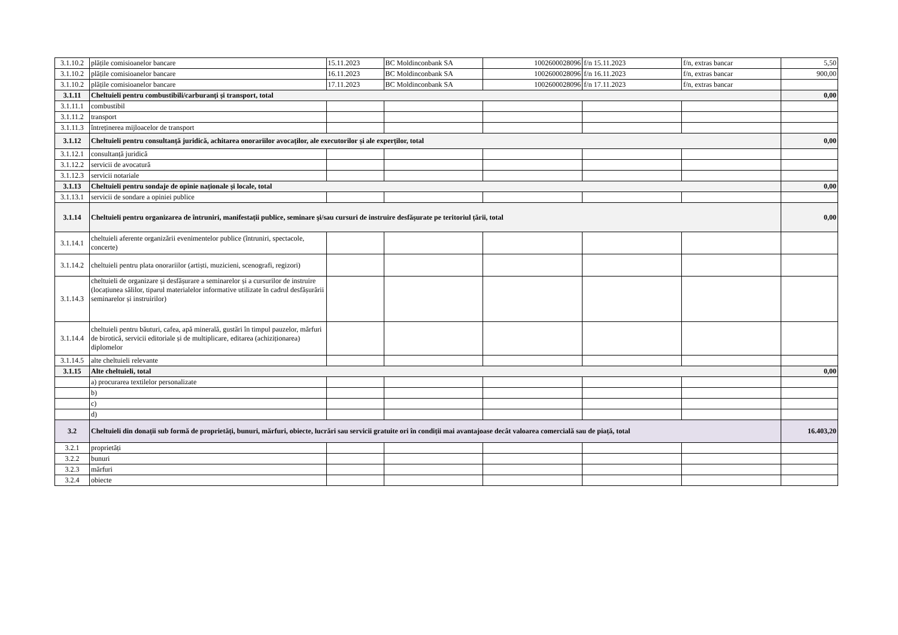| 3.1.10.2 | plățile comisioanelor bancare | 15.11.2023 | BC Moldinconbank SA | 1002600028096 | f/n 15.11.2023 | f/n, extras bancar | 5,50 |
| 3.1.10.2 | plățile comisioanelor bancare | 16.11.2023 | BC Moldinconbank SA | 1002600028096 | f/n 16.11.2023 | f/n, extras bancar | 900,00 |
| 3.1.10.2 | plățile comisioanelor bancare | 17.11.2023 | BC Moldinconbank SA | 1002600028096 | f/n 17.11.2023 | f/n, extras bancar | |
| 3.1.11 | Cheltuieli pentru combustibili/carburanți și transport, total | | | | | | 0,00 |
| 3.1.11.1 | combustibil | | | | | | |
| 3.1.11.2 | transport | | | | | | |
| 3.1.11.3 | întreținerea mijloacelor de transport | | | | | | |
| 3.1.12 | Cheltuieli pentru consultanță juridică, achitarea onorariilor avocaților, ale executorilor și ale experților, total | | | | | | 0,00 |
| 3.1.12.1 | consultanță juridică | | | | | | |
| 3.1.12.2 | servicii de avocatură | | | | | | |
| 3.1.12.3 | servicii notariale | | | | | | |
| 3.1.13 | Cheltuieli pentru sondaje de opinie naționale și locale, total | | | | | | 0,00 |
| 3.1.13.1 | servicii de sondare a opiniei publice | | | | | | |
| 3.1.14 | Cheltuieli pentru organizarea de întruniri, manifestații publice, seminare şi/sau cursuri de instruire desfăşurate pe teritoriul țării, total | | | | | | 0,00 |
| 3.1.14.1 | cheltuieli aferente organizării evenimentelor publice (întruniri, spectacole, concerte) | | | | | | |
| 3.1.14.2 | cheltuieli pentru plata onorariilor (artiști, muzicieni, scenografi, regizori) | | | | | | |
| 3.1.14.3 | cheltuieli de organizare și desfășurare a seminarelor și a cursurilor de instruire (locațiunea sălilor, tiparul materialelor informative utilizate în cadrul desfășurării seminarelor și instruirilor) | | | | | | |
| 3.1.14.4 | cheltuieli pentru băuturi, cafea, apă minerală, gustări în timpul pauzelor, mărfuri de birotică, servicii editoriale și de multiplicare, editarea (achiziționarea) diplomelor | | | | | | |
| 3.1.14.5 | alte cheltuieli relevante | | | | | | |
| 3.1.15 | Alte cheltuieli, total | | | | | | 0,00 |
| | a) procurarea textilelor personalizate | | | | | | |
| | b) | | | | | | |
| | c) | | | | | | |
| | d) | | | | | | |
| 3.2 | Cheltuieli din donații sub formă de proprietăți, bunuri, mărfuri, obiecte, lucrări sau servicii gratuite ori în condiții mai avantajoase decât valoarea comercială sau de piață, total | | | | | | 16.403,20 |
| 3.2.1 | proprietăți | | | | | | |
| 3.2.2 | bunuri | | | | | | |
| 3.2.3 | mărfuri | | | | | | |
| 3.2.4 | obiecte | | | | | | |